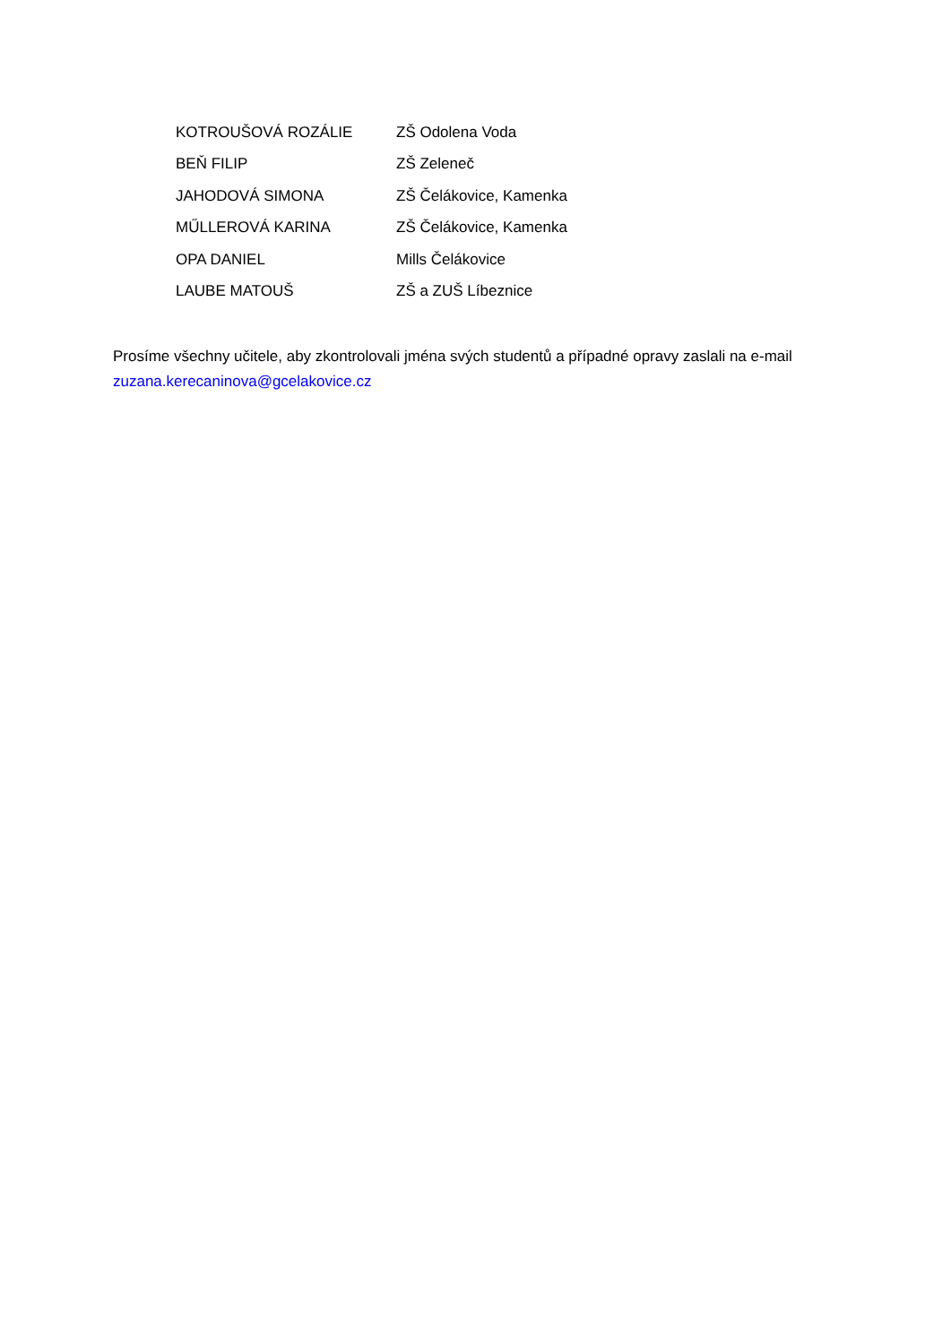| KOTROUŠOVÁ ROZÁLIE | ZŠ Odolena Voda |
| BEŇ FILIP | ZŠ Zeleneč |
| JAHODOVÁ SIMONA | ZŠ Čelákovice, Kamenka |
| MŰLLEROVÁ KARINA | ZŠ Čelákovice, Kamenka |
| OPA DANIEL | Mills Čelákovice |
| LAUBE MATOUŠ | ZŠ a ZUŠ Líbeznice |
Prosíme všechny učitele, aby zkontrolovali jména svých studentů a případné opravy zaslali na e-mail zuzana.kerecaninova@gcelakovice.cz